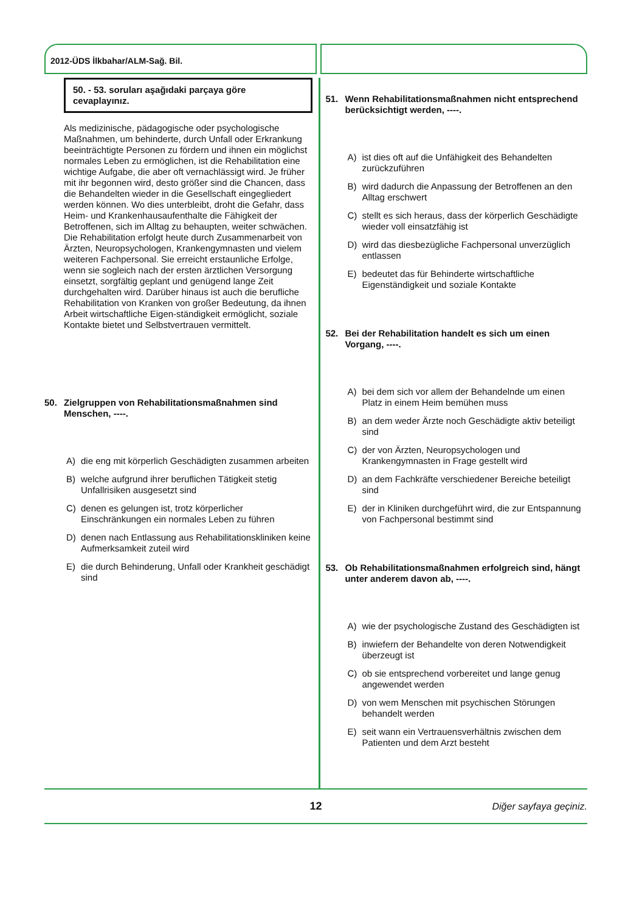2012-ÜDS İlkbahar/ALM-Sağ. Bil.
50. - 53. soruları aşağıdaki parçaya göre cevaplayınız.
Als medizinische, pädagogische oder psychologische Maßnahmen, um behinderte, durch Unfall oder Erkrankung beeinträchtigte Personen zu fördern und ihnen ein möglichst normales Leben zu ermöglichen, ist die Rehabilitation eine wichtige Aufgabe, die aber oft vernachlässigt wird. Je früher mit ihr begonnen wird, desto größer sind die Chancen, dass die Behandelten wieder in die Gesellschaft eingegliedert werden können. Wo dies unterbleibt, droht die Gefahr, dass Heim- und Krankenhausaufenthalte die Fähigkeit der Betroffenen, sich im Alltag zu behaupten, weiter schwächen. Die Rehabilitation erfolgt heute durch Zusammenarbeit von Ärzten, Neuropsychologen, Krankengymnasten und vielem weiteren Fachpersonal. Sie erreicht erstaunliche Erfolge, wenn sie sogleich nach der ersten ärztlichen Versorgung einsetzt, sorgfältig geplant und genügend lange Zeit durchgehalten wird. Darüber hinaus ist auch die berufliche Rehabilitation von Kranken von großer Bedeutung, da ihnen Arbeit wirtschaftliche Eigen-ständigkeit ermöglicht, soziale Kontakte bietet und Selbstvertrauen vermittelt.
50. Zielgruppen von Rehabilitationsmaßnahmen sind Menschen, ----.
A) die eng mit körperlich Geschädigten zusammen arbeiten
B) welche aufgrund ihrer beruflichen Tätigkeit stetig Unfallrisiken ausgesetzt sind
C) denen es gelungen ist, trotz körperlicher Einschränkungen ein normales Leben zu führen
D) denen nach Entlassung aus Rehabilitationskliniken keine Aufmerksamkeit zuteil wird
E) die durch Behinderung, Unfall oder Krankheit geschädigt sind
51. Wenn Rehabilitationsmaßnahmen nicht entsprechend berücksichtigt werden, ----.
A) ist dies oft auf die Unfähigkeit des Behandelten zurückzuführen
B) wird dadurch die Anpassung der Betroffenen an den Alltag erschwert
C) stellt es sich heraus, dass der körperlich Geschädigte wieder voll einsatzfähig ist
D) wird das diesbezügliche Fachpersonal unverzüglich entlassen
E) bedeutet das für Behinderte wirtschaftliche Eigenständigkeit und soziale Kontakte
52. Bei der Rehabilitation handelt es sich um einen Vorgang, ----.
A) bei dem sich vor allem der Behandelnde um einen Platz in einem Heim bemühen muss
B) an dem weder Ärzte noch Geschädigte aktiv beteiligt sind
C) der von Ärzten, Neuropsychologen und Krankengymnasten in Frage gestellt wird
D) an dem Fachkräfte verschiedener Bereiche beteiligt sind
E) der in Kliniken durchgeführt wird, die zur Entspannung von Fachpersonal bestimmt sind
53. Ob Rehabilitationsmaßnahmen erfolgreich sind, hängt unter anderem davon ab, ----.
A) wie der psychologische Zustand des Geschädigten ist
B) inwiefern der Behandelte von deren Notwendigkeit überzeugt ist
C) ob sie entsprechend vorbereitet und lange genug angewendet werden
D) von wem Menschen mit psychischen Störungen behandelt werden
E) seit wann ein Vertrauensverhältnis zwischen dem Patienten und dem Arzt besteht
12 Diğer sayfaya geçiniz.